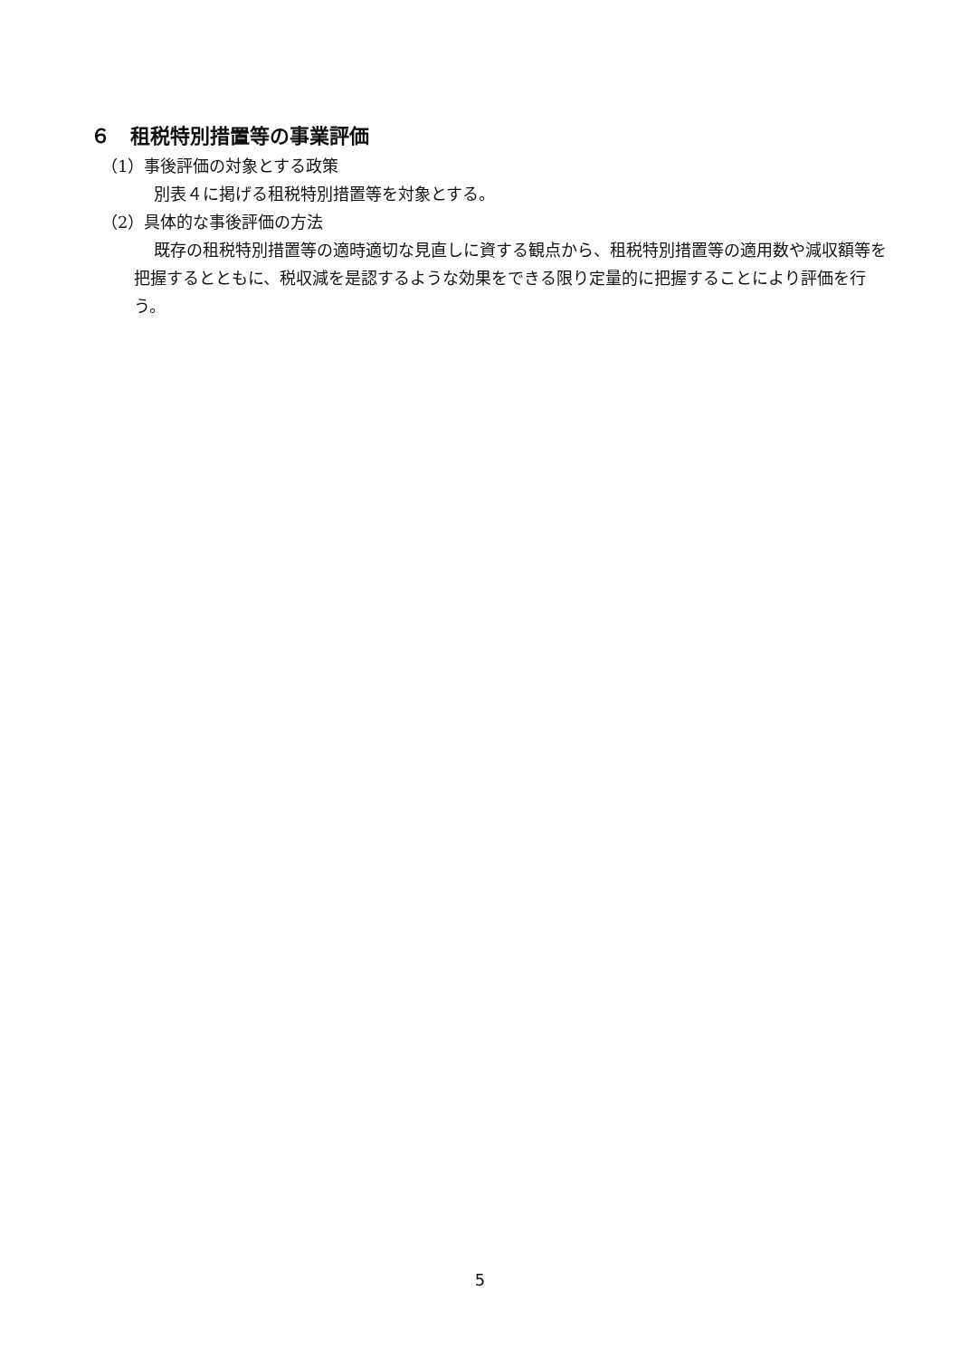６　租税特別措置等の事業評価
（1）事後評価の対象とする政策
別表４に掲げる租税特別措置等を対象とする。
（2）具体的な事後評価の方法
既存の租税特別措置等の適時適切な見直しに資する観点から、租税特別措置等の適用数や減収額等を把握するとともに、税収減を是認するような効果をできる限り定量的に把握することにより評価を行う。
5